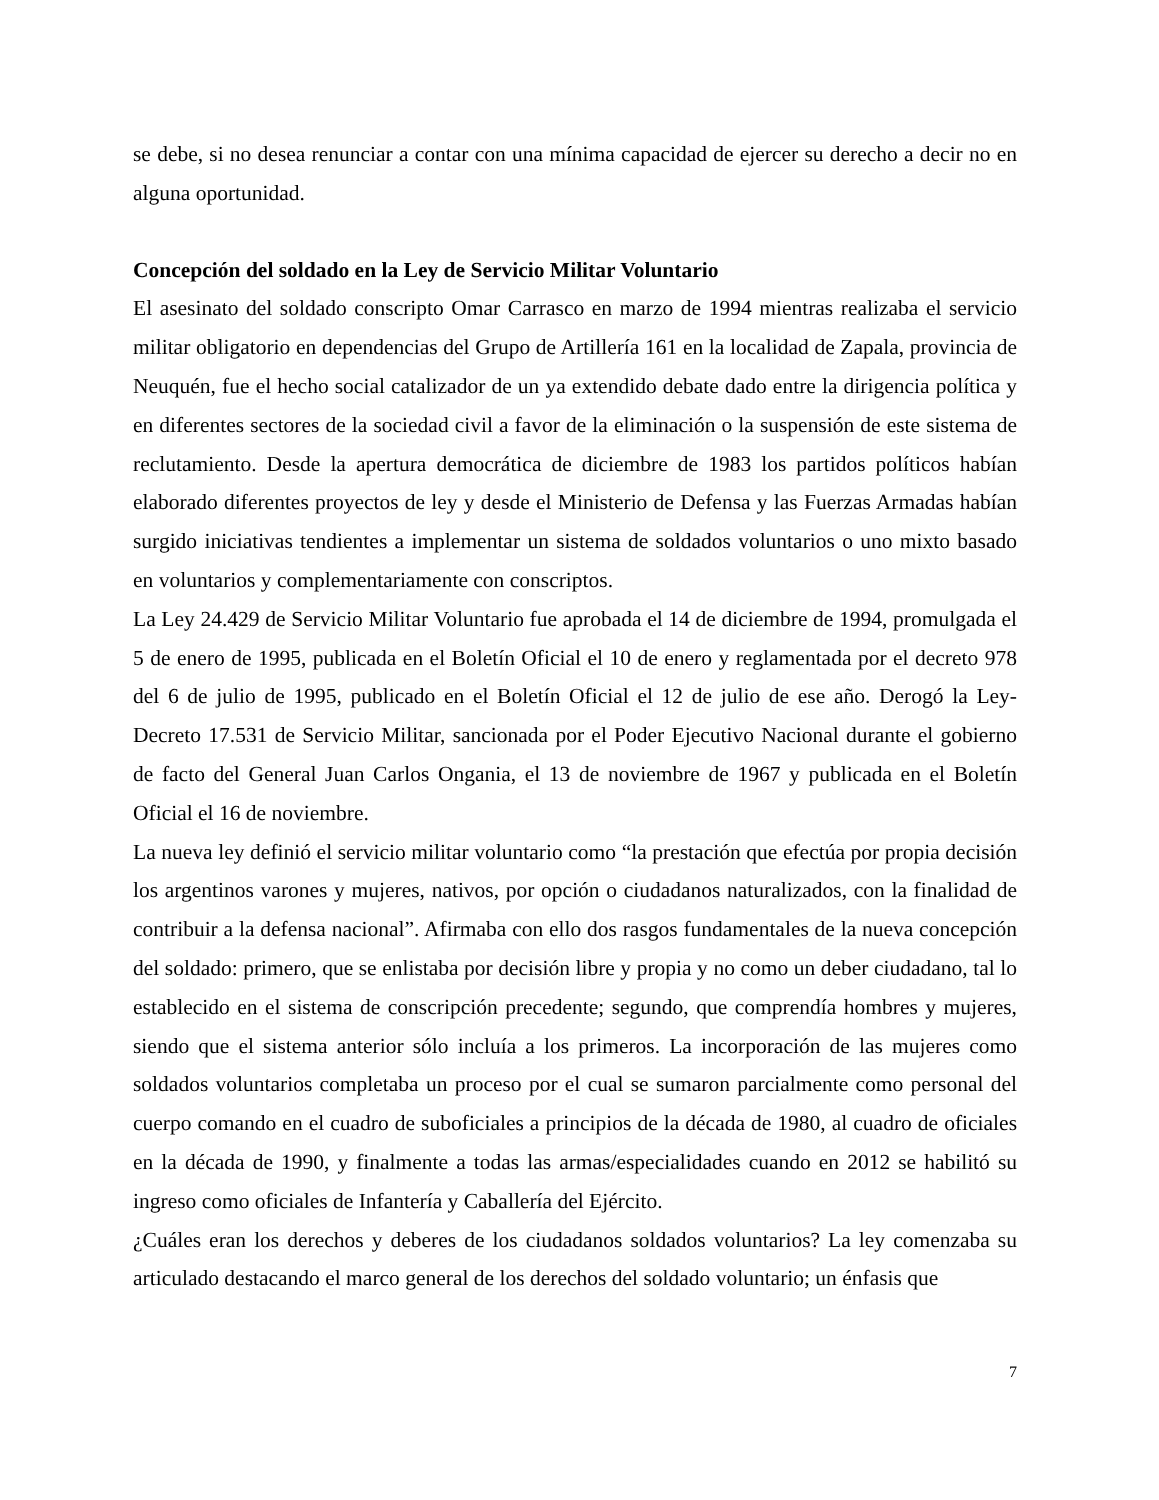se debe, si no desea renunciar a contar con una mínima capacidad de ejercer su derecho a decir no en alguna oportunidad.
Concepción del soldado en la Ley de Servicio Militar Voluntario
El asesinato del soldado conscripto Omar Carrasco en marzo de 1994 mientras realizaba el servicio militar obligatorio en dependencias del Grupo de Artillería 161 en la localidad de Zapala, provincia de Neuquén, fue el hecho social catalizador de un ya extendido debate dado entre la dirigencia política y en diferentes sectores de la sociedad civil a favor de la eliminación o la suspensión de este sistema de reclutamiento. Desde la apertura democrática de diciembre de 1983 los partidos políticos habían elaborado diferentes proyectos de ley y desde el Ministerio de Defensa y las Fuerzas Armadas habían surgido iniciativas tendientes a implementar un sistema de soldados voluntarios o uno mixto basado en voluntarios y complementariamente con conscriptos.
La Ley 24.429 de Servicio Militar Voluntario fue aprobada el 14 de diciembre de 1994, promulgada el 5 de enero de 1995, publicada en el Boletín Oficial el 10 de enero y reglamentada por el decreto 978 del 6 de julio de 1995, publicado en el Boletín Oficial el 12 de julio de ese año. Derogó la Ley-Decreto 17.531 de Servicio Militar, sancionada por el Poder Ejecutivo Nacional durante el gobierno de facto del General Juan Carlos Ongania, el 13 de noviembre de 1967 y publicada en el Boletín Oficial el 16 de noviembre.
La nueva ley definió el servicio militar voluntario como “la prestación que efectúa por propia decisión los argentinos varones y mujeres, nativos, por opción o ciudadanos naturalizados, con la finalidad de contribuir a la defensa nacional”. Afirmaba con ello dos rasgos fundamentales de la nueva concepción del soldado: primero, que se enlistaba por decisión libre y propia y no como un deber ciudadano, tal lo establecido en el sistema de conscripción precedente; segundo, que comprendía hombres y mujeres, siendo que el sistema anterior sólo incluía a los primeros. La incorporación de las mujeres como soldados voluntarios completaba un proceso por el cual se sumaron parcialmente como personal del cuerpo comando en el cuadro de suboficiales a principios de la década de 1980, al cuadro de oficiales en la década de 1990, y finalmente a todas las armas/especialidades cuando en 2012 se habilitó su ingreso como oficiales de Infantería y Caballería del Ejército.
¿Cuáles eran los derechos y deberes de los ciudadanos soldados voluntarios? La ley comenzaba su articulado destacando el marco general de los derechos del soldado voluntario; un énfasis que
7